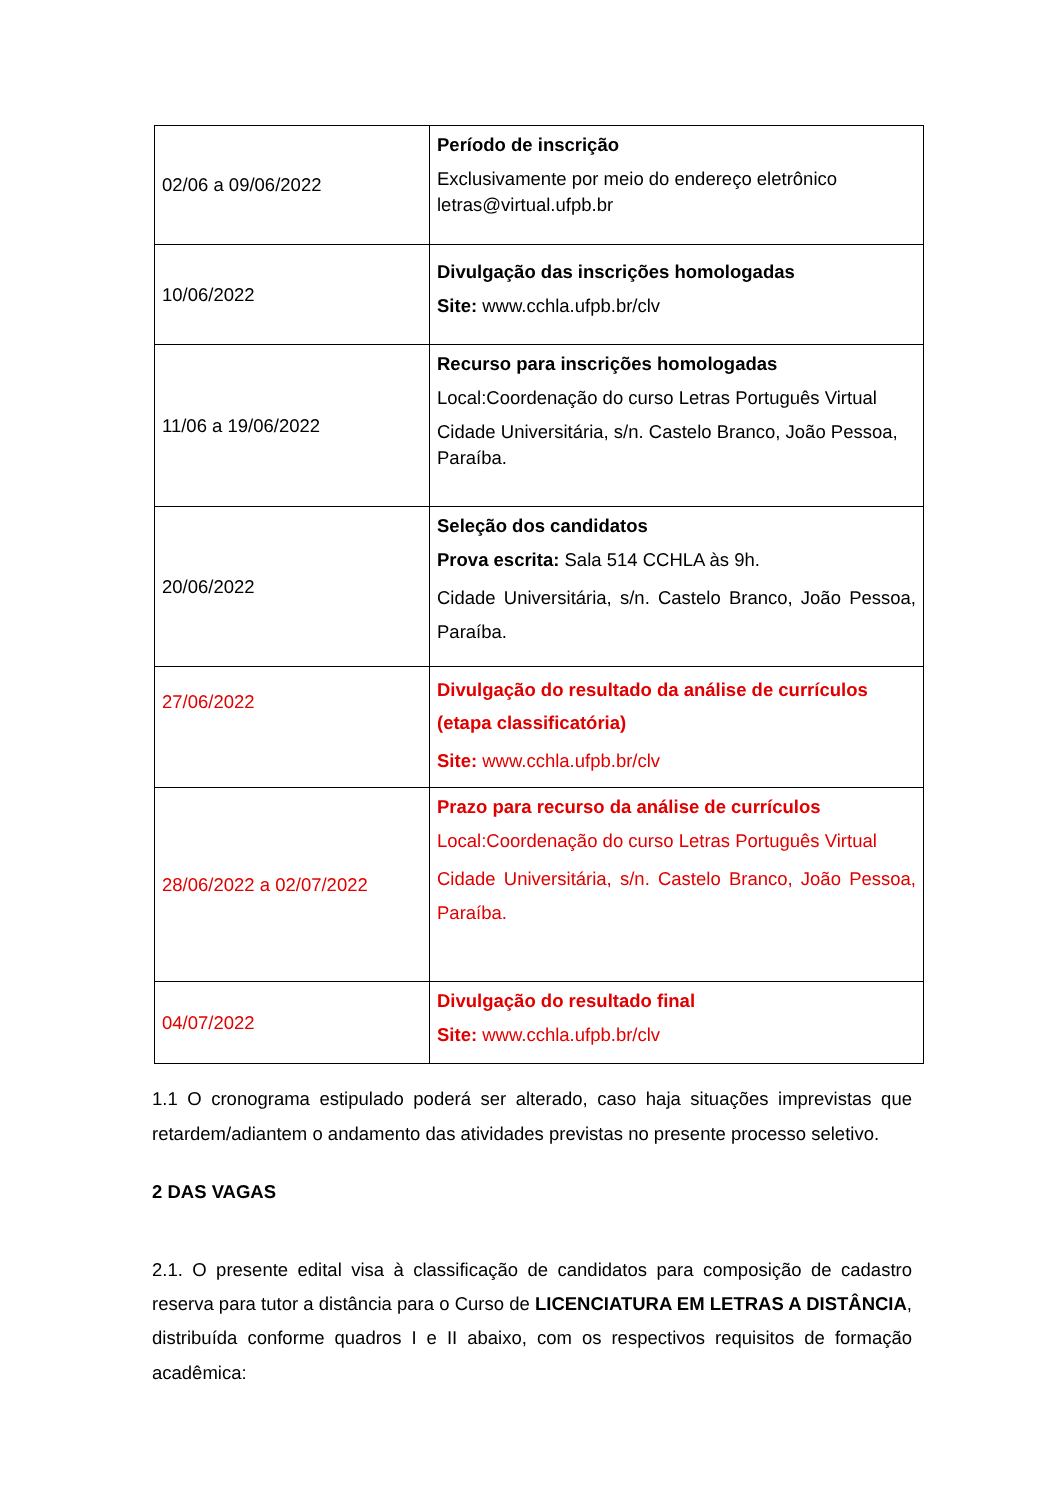| 02/06 a 09/06/2022 | Período de inscrição Exclusivamente por meio do endereço eletrônico letras@virtual.ufpb.br |
| 10/06/2022 | Divulgação das inscrições homologadas Site: www.cchla.ufpb.br/clv |
| 11/06 a 19/06/2022 | Recurso para inscrições homologadas Local:Coordenação do curso Letras Português Virtual Cidade Universitária, s/n. Castelo Branco, João Pessoa, Paraíba. |
| 20/06/2022 | Seleção dos candidatos Prova escrita: Sala 514 CCHLA às 9h. Cidade Universitária, s/n. Castelo Branco, João Pessoa, Paraíba. |
| 27/06/2022 | Divulgação do resultado da análise de currículos (etapa classificatória) Site: www.cchla.ufpb.br/clv |
| 28/06/2022 a 02/07/2022 | Prazo para recurso da análise de currículos Local:Coordenação do curso Letras Português Virtual Cidade Universitária, s/n. Castelo Branco, João Pessoa, Paraíba. |
| 04/07/2022 | Divulgação do resultado final Site: www.cchla.ufpb.br/clv |
1.1 O cronograma estipulado poderá ser alterado, caso haja situações imprevistas que retardem/adiantem o andamento das atividades previstas no presente processo seletivo.
2 DAS VAGAS
2.1. O presente edital visa à classificação de candidatos para composição de cadastro reserva para tutor a distância para o Curso de LICENCIATURA EM LETRAS A DISTÂNCIA, distribuída conforme quadros I e II abaixo, com os respectivos requisitos de formação acadêmica: